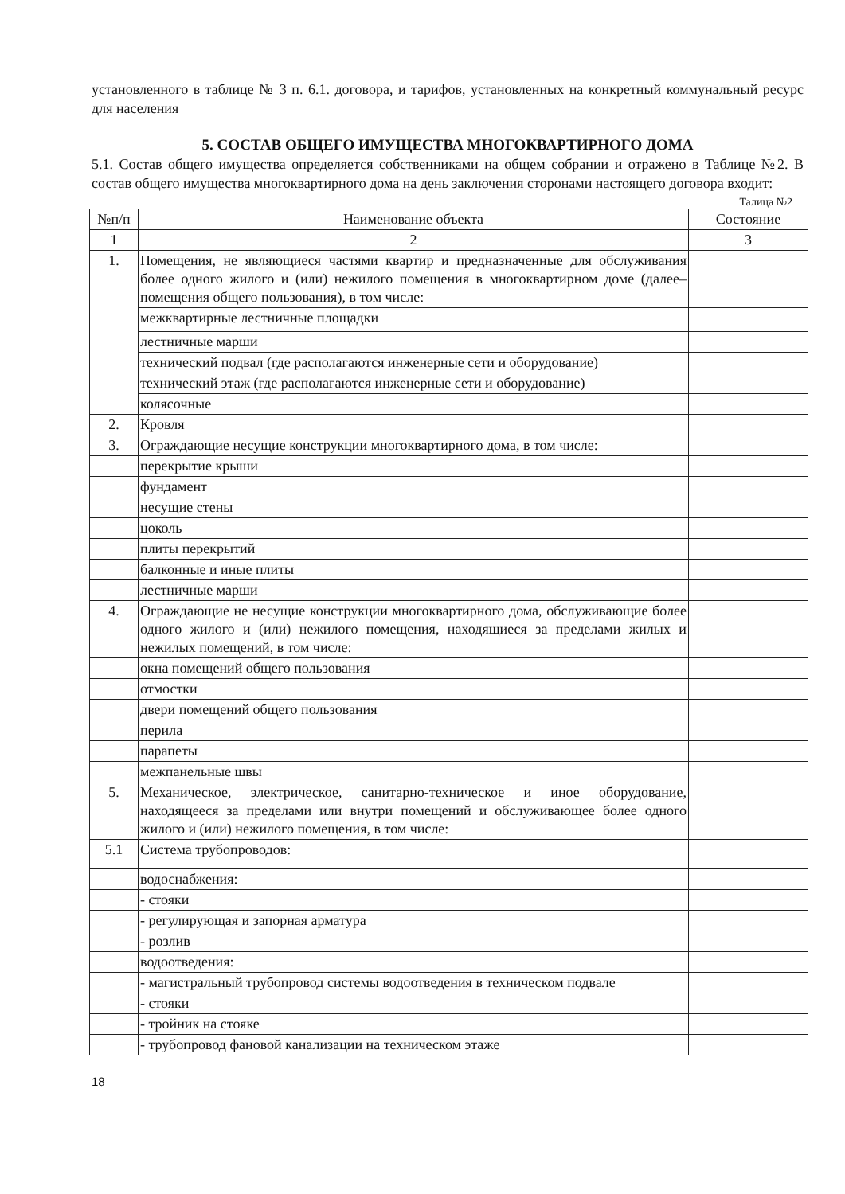установленного в таблице № 3 п. 6.1. договора, и тарифов, установленных на конкретный коммунальный ресурс для населения
5. СОСТАВ ОБЩЕГО ИМУЩЕСТВА МНОГОКВАРТИРНОГО ДОМА
5.1. Состав общего имущества определяется собственниками на общем собрании и отражено в Таблице №2. В состав общего имущества многоквартирного дома на день заключения сторонами настоящего договора входит:
Талица №2
| №п/п | Наименование объекта | Состояние |
| --- | --- | --- |
| 1 | 2 | 3 |
| 1. | Помещения, не являющиеся частями квартир и предназначенные для обслуживания более одного жилого и (или) нежилого помещения в многоквартирном доме (далее– помещения общего пользования), в том числе: | |
| | межквартирные лестничные площадки | |
| | лестничные марши | |
| | технический подвал (где располагаются инженерные сети и оборудование) | |
| | технический этаж (где располагаются инженерные сети и оборудование) | |
| | колясочные | |
| 2. | Кровля | |
| 3. | Ограждающие несущие конструкции многоквартирного дома, в том числе: | |
| | перекрытие крыши | |
| | фундамент | |
| | несущие стены | |
| | цоколь | |
| | плиты перекрытий | |
| | балконные и иные плиты | |
| | лестничные марши | |
| 4. | Ограждающие не несущие конструкции многоквартирного дома, обслуживающие более одного жилого и (или) нежилого помещения, находящиеся за пределами жилых и нежилых помещений, в том числе: | |
| | окна помещений общего пользования | |
| | отмостки | |
| | двери помещений общего пользования | |
| | перила | |
| | парапеты | |
| | межпанельные швы | |
| 5. | Механическое, электрическое, санитарно-техническое и иное оборудование, находящееся за пределами или внутри помещений и обслуживающее более одного жилого и (или) нежилого помещения, в том числе: | |
| 5.1 | Система трубопроводов: | |
| | водоснабжения: | |
| | - стояки | |
| | - регулирующая и запорная арматура | |
| | - розлив | |
| | водоотведения: | |
| | - магистральный трубопровод системы водоотведения в техническом подвале | |
| | - стояки | |
| | - тройник на стояке | |
| | - трубопровод фановой канализации на техническом этаже | |
18